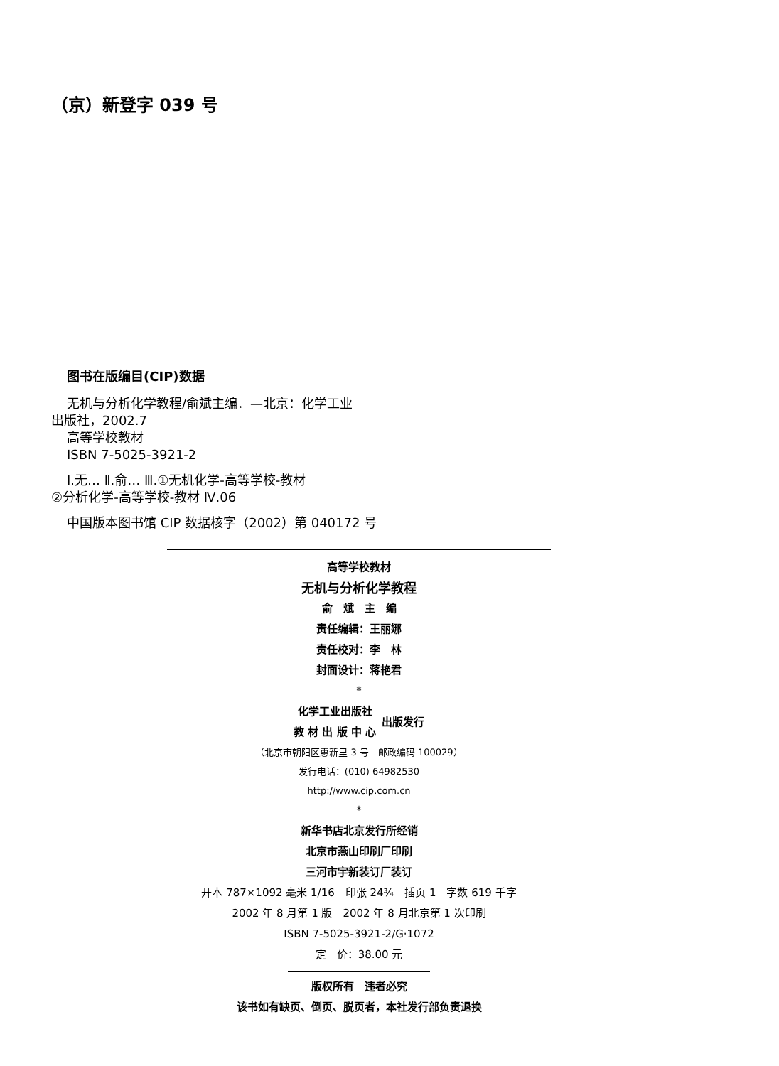（京）新登字 039 号
图书在版编目(CIP)数据
无机与分析化学教程/俞斌主编．—北京：化学工业
出版社，2002.7
高等学校教材
ISBN 7-5025-3921-2
Ⅰ.无… Ⅱ.俞… Ⅲ.①无机化学-高等学校-教材
②分析化学-高等学校-教材 Ⅳ.06
中国版本图书馆 CIP 数据核字（2002）第 040172 号
高等学校教材
无机与分析化学教程
俞　斌　主　编
责任编辑：王丽娜
责任校对：李　林
封面设计：蒋艳君
*
化学工业出版社
教 材 出 版 中 心
出版发行
（北京市朝阳区惠新里 3 号　邮政编码 100029）
发行电话：(010) 64982530
http://www.cip.com.cn
*
新华书店北京发行所经销
北京市燕山印刷厂印刷
三河市宇新装订厂装订
开本 787×1092 毫米 1/16　印张 24¾　插页 1　字数 619 千字
2002 年 8 月第 1 版　2002 年 8 月北京第 1 次印刷
ISBN 7-5025-3921-2/G·1072
定　价：38.00 元
版权所有　违者必究
该书如有缺页、倒页、脱页者，本社发行部负责退换